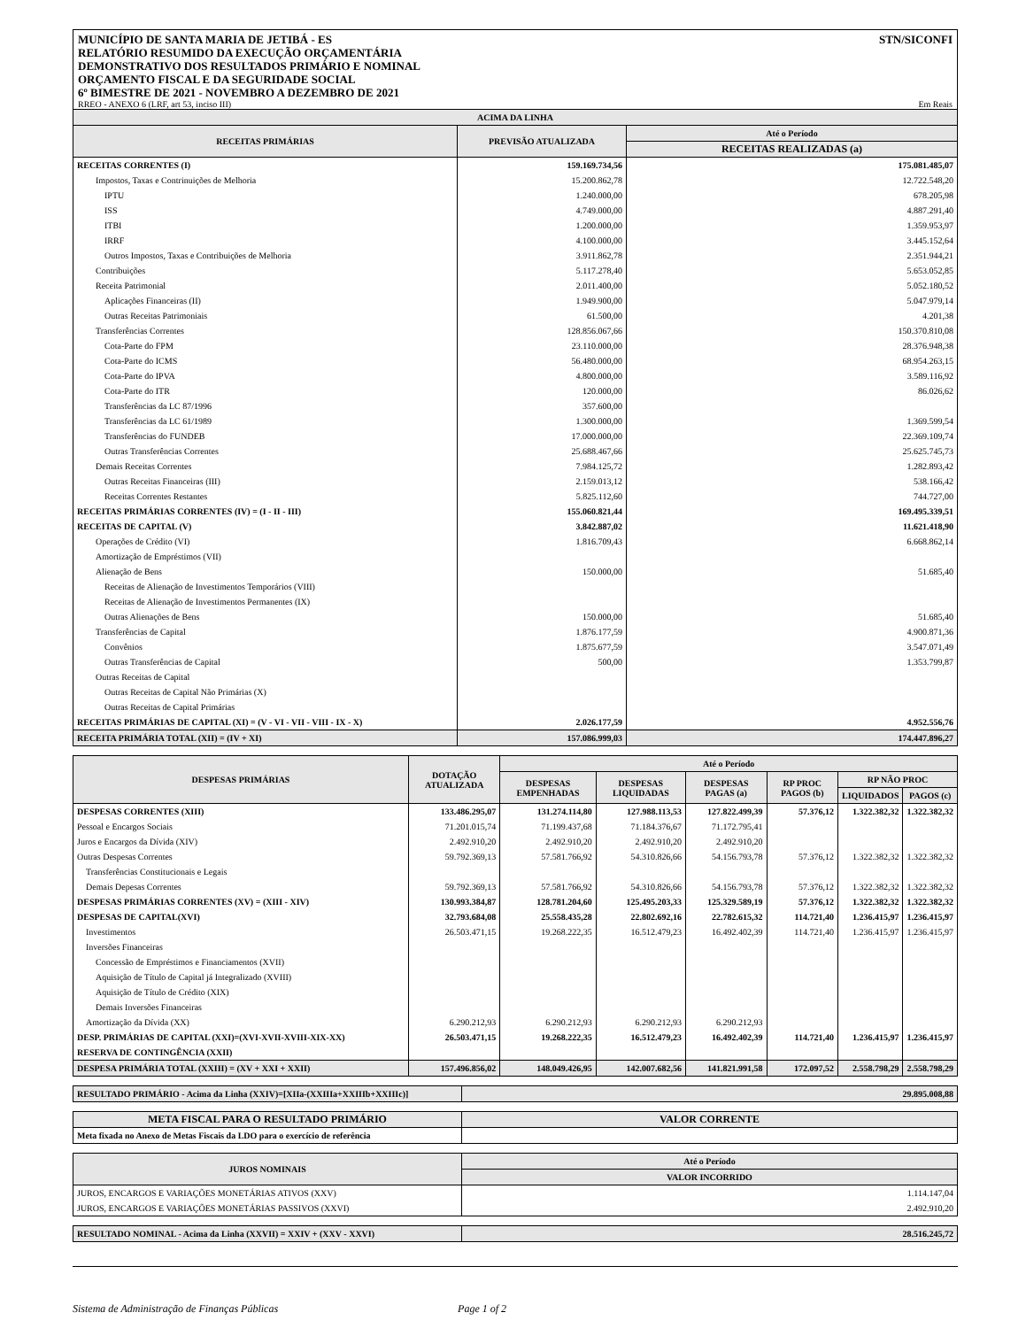MUNICÍPIO DE SANTA MARIA DE JETIBÁ - ES STN/SICONFI
RELATÓRIO RESUMIDO DA EXECUÇÃO ORÇAMENTÁRIA
DEMONSTRATIVO DOS RESULTADOS PRIMÁRIO E NOMINAL
ORÇAMENTO FISCAL E DA SEGURIDADE SOCIAL
6º BIMESTRE DE 2021 - NOVEMBRO A DEZEMBRO DE 2021
RREO - ANEXO 6 (LRF, art 53, inciso III) Em Reais
| ACIMA DA LINHA | | |
| --- | --- | --- |
| RECEITAS PRIMÁRIAS | PREVISÃO ATUALIZADA | Até o Período |
| | | RECEITAS REALIZADAS (a) |
| RECEITAS CORRENTES (I) | 159.169.734,56 | 175.081.485,07 |
| Impostos, Taxas e Contrinuições de Melhoria | 15.200.862,78 | 12.722.548,20 |
| IPTU | 1.240.000,00 | 678.205,98 |
| ISS | 4.749.000,00 | 4.887.291,40 |
| ITBI | 1.200.000,00 | 1.359.953,97 |
| IRRF | 4.100.000,00 | 3.445.152,64 |
| Outros Impostos, Taxas e Contribuições de Melhoria | 3.911.862,78 | 2.351.944,21 |
| Contribuições | 5.117.278,40 | 5.653.052,85 |
| Receita Patrimonial | 2.011.400,00 | 5.052.180,52 |
| Aplicações Financeiras (II) | 1.949.900,00 | 5.047.979,14 |
| Outras Receitas Patrimoniais | 61.500,00 | 4.201,38 |
| Transferências Correntes | 128.856.067,66 | 150.370.810,08 |
| Cota-Parte do FPM | 23.110.000,00 | 28.376.948,38 |
| Cota-Parte do ICMS | 56.480.000,00 | 68.954.263,15 |
| Cota-Parte do IPVA | 4.800.000,00 | 3.589.116,92 |
| Cota-Parte do ITR | 120.000,00 | 86.026,62 |
| Transferências da LC 87/1996 | 357.600,00 | |
| Transferências da LC 61/1989 | 1.300.000,00 | 1.369.599,54 |
| Transferências do FUNDEB | 17.000.000,00 | 22.369.109,74 |
| Outras Transferências Correntes | 25.688.467,66 | 25.625.745,73 |
| Demais Receitas Correntes | 7.984.125,72 | 1.282.893,42 |
| Outras Receitas Financeiras (III) | 2.159.013,12 | 538.166,42 |
| Receitas Correntes Restantes | 5.825.112,60 | 744.727,00 |
| RECEITAS PRIMÁRIAS CORRENTES (IV) = (I - II - III) | 155.060.821,44 | 169.495.339,51 |
| RECEITAS DE CAPITAL (V) | 3.842.887,02 | 11.621.418,90 |
| Operações de Crédito (VI) | 1.816.709,43 | 6.668.862,14 |
| Amortização de Empréstimos (VII) | | |
| Alienação de Bens | 150.000,00 | 51.685,40 |
| Receitas de Alienação de Investimentos Temporários (VIII) | | |
| Receitas de Alienação de Investimentos Permanentes (IX) | | |
| Outras Alienações de Bens | 150.000,00 | 51.685,40 |
| Transferências de Capital | 1.876.177,59 | 4.900.871,36 |
| Convênios | 1.875.677,59 | 3.547.071,49 |
| Outras Transferências de Capital | 500,00 | 1.353.799,87 |
| Outras Receitas de Capital | | |
| Outras Receitas de Capital Não Primárias (X) | | |
| Outras Receitas de Capital Primárias | | |
| RECEITAS PRIMÁRIAS DE CAPITAL (XI) = (V - VI - VII - VIII - IX - X) | 2.026.177,59 | 4.952.556,76 |
| RECEITA PRIMÁRIA TOTAL (XII) = (IV + XI) | 157.086.999,03 | 174.447.896,27 |
| DESPESAS PRIMÁRIAS | DOTAÇÃO ATUALIZADA | Até o Período | | | | | |
| --- | --- | --- | --- | --- | --- | --- | --- |
| | | DESPESAS EMPENHADAS | DESPESAS LIQUIDADAS | DESPESAS PAGAS (a) | RP PROC PAGOS (b) | RP NÃO PROC | |
| | | | | | | LIQUIDADOS | PAGOS (c) |
| DESPESAS CORRENTES (XIII) | 133.486.295,07 | 131.274.114,80 | 127.988.113,53 | 127.822.499,39 | 57.376,12 | 1.322.382,32 | 1.322.382,32 |
| Pessoal e Encargos Sociais | 71.201.015,74 | 71.199.437,68 | 71.184.376,67 | 71.172.795,41 | | | |
| Juros e Encargos da Dívida (XIV) | 2.492.910,20 | 2.492.910,20 | 2.492.910,20 | 2.492.910,20 | | | |
| Outras Despesas Correntes | 59.792.369,13 | 57.581.766,92 | 54.310.826,66 | 54.156.793,78 | 57.376,12 | 1.322.382,32 | 1.322.382,32 |
| Transferências Constitucionais e Legais | | | | | | | |
| Demais Depesas Correntes | 59.792.369,13 | 57.581.766,92 | 54.310.826,66 | 54.156.793,78 | 57.376,12 | 1.322.382,32 | 1.322.382,32 |
| DESPESAS PRIMÁRIAS CORRENTES (XV) = (XIII - XIV) | 130.993.384,87 | 128.781.204,60 | 125.495.203,33 | 125.329.589,19 | 57.376,12 | 1.322.382,32 | 1.322.382,32 |
| DESPESAS DE CAPITAL(XVI) | 32.793.684,08 | 25.558.435,28 | 22.802.692,16 | 22.782.615,32 | 114.721,40 | 1.236.415,97 | 1.236.415,97 |
| Investimentos | 26.503.471,15 | 19.268.222,35 | 16.512.479,23 | 16.492.402,39 | 114.721,40 | 1.236.415,97 | 1.236.415,97 |
| Inversões Financeiras | | | | | | | |
| Concessão de Empréstimos e Financiamentos (XVII) | | | | | | | |
| Aquisição de Título de Capital já Integralizado (XVIII) | | | | | | | |
| Aquisição de Título de Crédito (XIX) | | | | | | | |
| Demais Inversões Financeiras | | | | | | | |
| Amortização da Dívida (XX) | 6.290.212,93 | 6.290.212,93 | 6.290.212,93 | 6.290.212,93 | | | |
| DESP. PRIMÁRIAS DE CAPITAL (XXI)=(XVI-XVII-XVIII-XIX-XX) | 26.503.471,15 | 19.268.222,35 | 16.512.479,23 | 16.492.402,39 | 114.721,40 | 1.236.415,97 | 1.236.415,97 |
| RESERVA DE CONTINGÊNCIA (XXII) | | | | | | | |
| DESPESA PRIMÁRIA TOTAL (XXIII) = (XV + XXI + XXII) | 157.496.856,02 | 148.049.426,95 | 142.007.682,56 | 141.821.991,58 | 172.097,52 | 2.558.798,29 | 2.558.798,29 |
| RESULTADO PRIMÁRIO - Acima da Linha (XXIV)=[XIIa-(XXIIIa+XXIIIb+XXIIIc)] | 29.895.008,88 |
| META FISCAL PARA O RESULTADO PRIMÁRIO | VALOR CORRENTE |
| --- | --- |
| Meta fixada no Anexo de Metas Fiscais da LDO para o exercício de referência | |
| JUROS NOMINAIS | Até o Período |
| --- | --- |
| | VALOR INCORRIDO |
| JUROS, ENCARGOS E VARIAÇÕES MONETÁRIAS ATIVOS (XXV) | 1.114.147,04 |
| JUROS, ENCARGOS E VARIAÇÕES MONETÁRIAS PASSIVOS (XXVI) | 2.492.910,20 |
| RESULTADO NOMINAL - Acima da Linha (XXVII) = XXIV + (XXV - XXVI) | 28.516.245,72 |
Sistema de Administração de Finanças Públicas Page 1 of 2